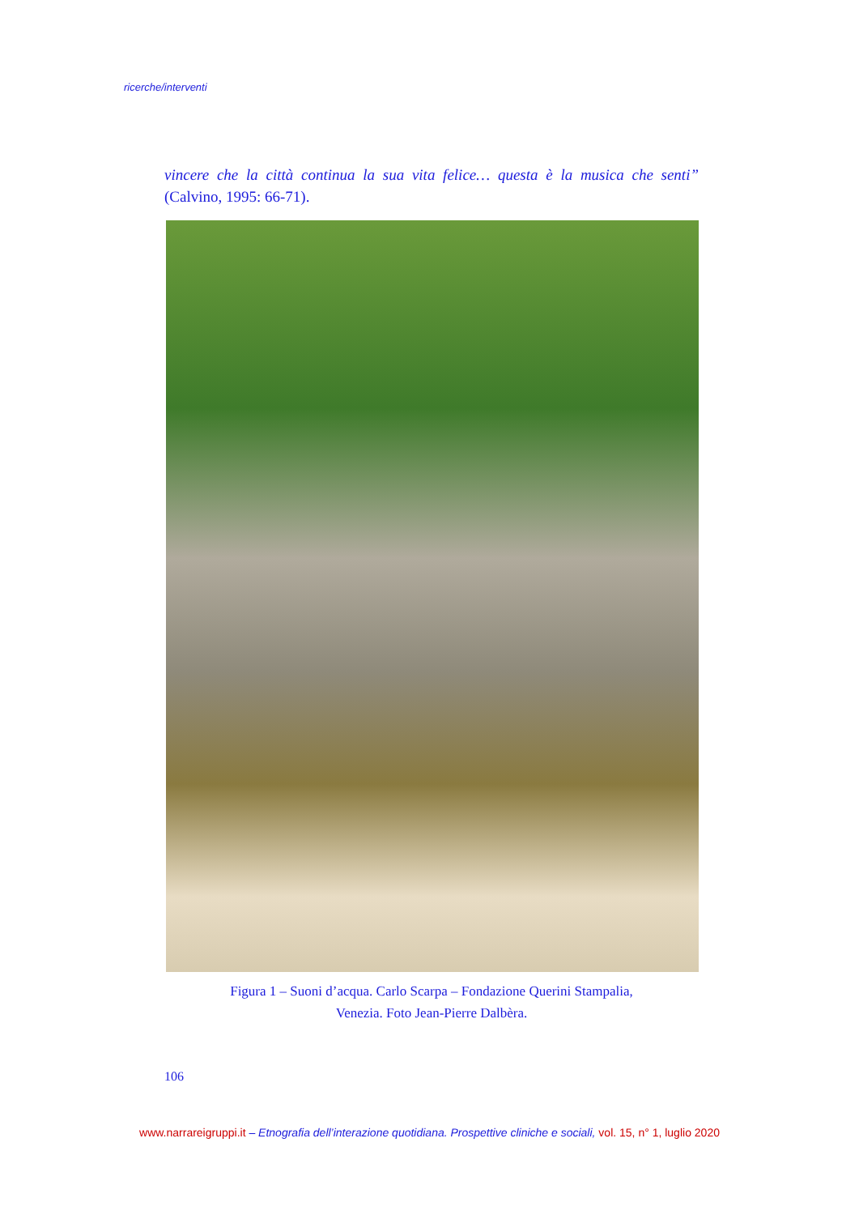ricerche/interventi
vincere che la città continua la sua vita felice… questa è la musica che senti” (Calvino, 1995: 66-71).
Figura 1 – Suoni d’acqua. Carlo Scarpa – Fondazione Querini Stampalia,
Venezia. Foto Jean-Pierre Dalbèra.
106
www.narrareigruppi.it – Etnografia dell’interazione quotidiana. Prospettive cliniche e sociali, vol. 15, n° 1, luglio 2020